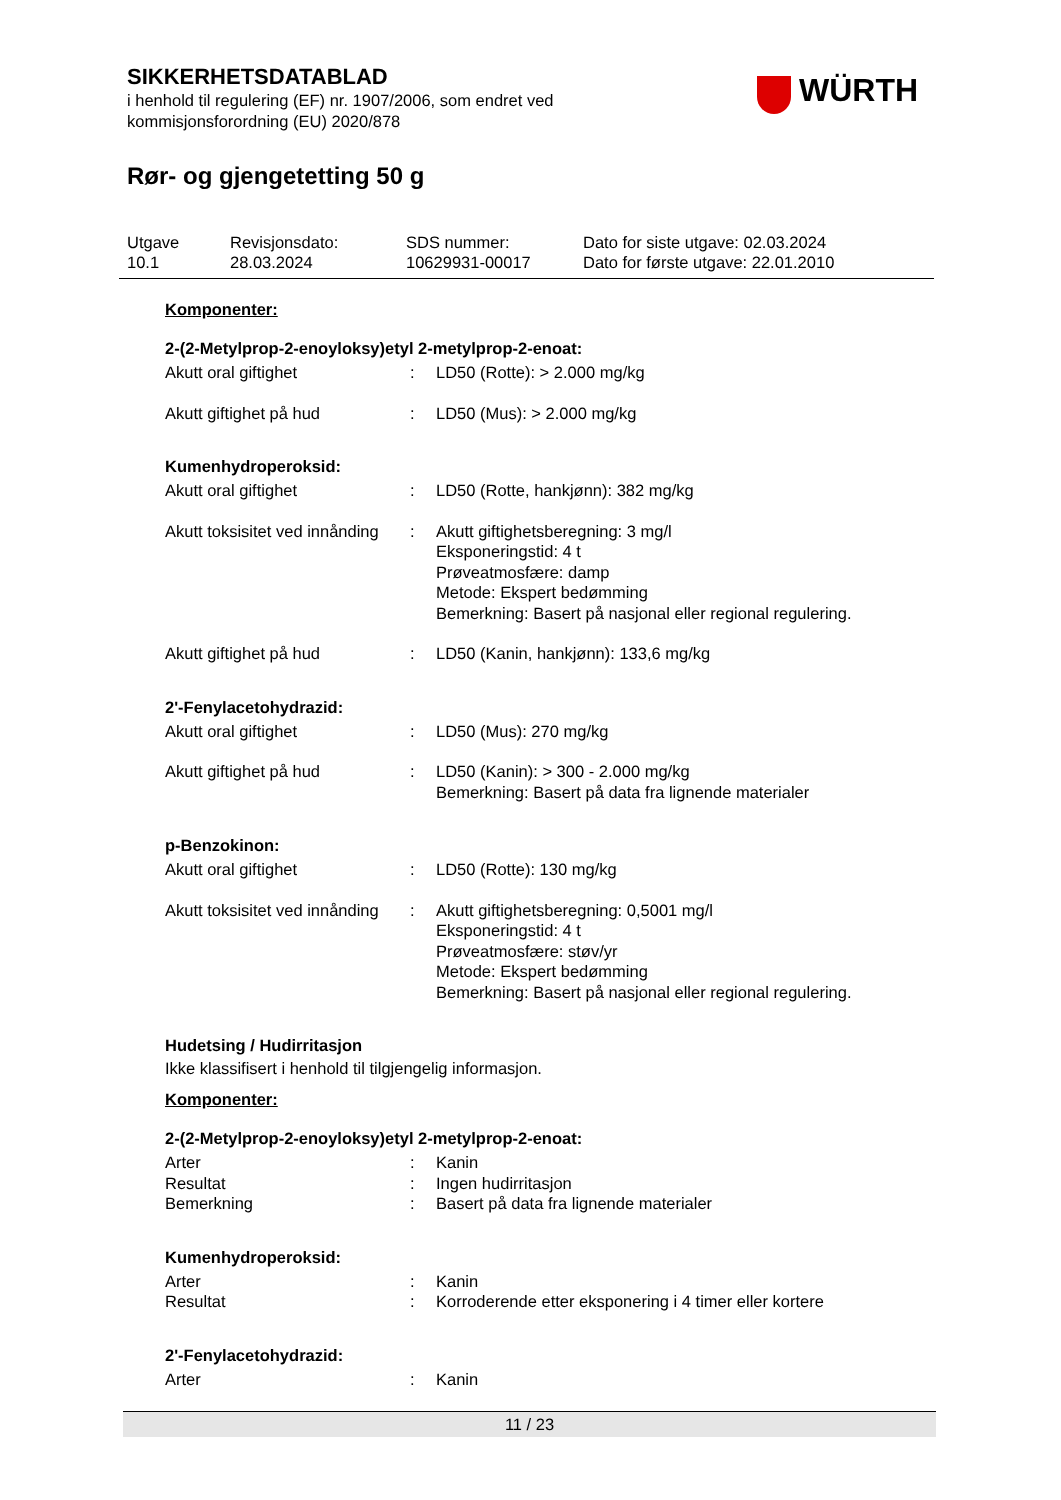SIKKERHETSDATABLAD
i henhold til regulering (EF) nr. 1907/2006, som endret ved
kommisjonsforordning (EU) 2020/878
Rør- og gjengetetting 50 g
WÜRTH
| Utgave 10.1 | Revisjonsdato: 28.03.2024 | SDS nummer: 10629931-00017 | Dato for siste utgave: 02.03.2024 Dato for første utgave: 22.01.2010 |
Komponenter:
2-(2-Metylprop-2-enoyloksy)etyl 2-metylprop-2-enoat:
| Akutt oral giftighet | : | LD50 (Rotte): > 2.000 mg/kg |
| Akutt giftighet på hud | : | LD50 (Mus): > 2.000 mg/kg |
Kumenhydroperoksid:
| Akutt oral giftighet | : | LD50 (Rotte, hankjønn): 382 mg/kg |
| Akutt toksisitet ved innånding | : | Akutt giftighetsberegning: 3 mg/l Eksponeringstid: 4 t Prøveatmosfære: damp Metode: Ekspert bedømming Bemerkning: Basert på nasjonal eller regional regulering. |
| Akutt giftighet på hud | : | LD50 (Kanin, hankjønn): 133,6 mg/kg |
2'-Fenylacetohydrazid:
| Akutt oral giftighet | : | LD50 (Mus): 270 mg/kg |
| Akutt giftighet på hud | : | LD50 (Kanin): > 300 - 2.000 mg/kg Bemerkning: Basert på data fra lignende materialer |
p-Benzokinon:
| Akutt oral giftighet | : | LD50 (Rotte): 130 mg/kg |
| Akutt toksisitet ved innånding | : | Akutt giftighetsberegning: 0,5001 mg/l Eksponeringstid: 4 t Prøveatmosfære: støv/yr Metode: Ekspert bedømming Bemerkning: Basert på nasjonal eller regional regulering. |
Hudetsing / Hudirritasjon
Ikke klassifisert i henhold til tilgjengelig informasjon.
Komponenter:
2-(2-Metylprop-2-enoyloksy)etyl 2-metylprop-2-enoat:
| Arter | : | Kanin |
| Resultat | : | Ingen hudirritasjon |
| Bemerkning | : | Basert på data fra lignende materialer |
Kumenhydroperoksid:
| Arter | : | Kanin |
| Resultat | : | Korroderende etter eksponering i 4 timer eller kortere |
2'-Fenylacetohydrazid:
| Arter | : | Kanin |
11 / 23